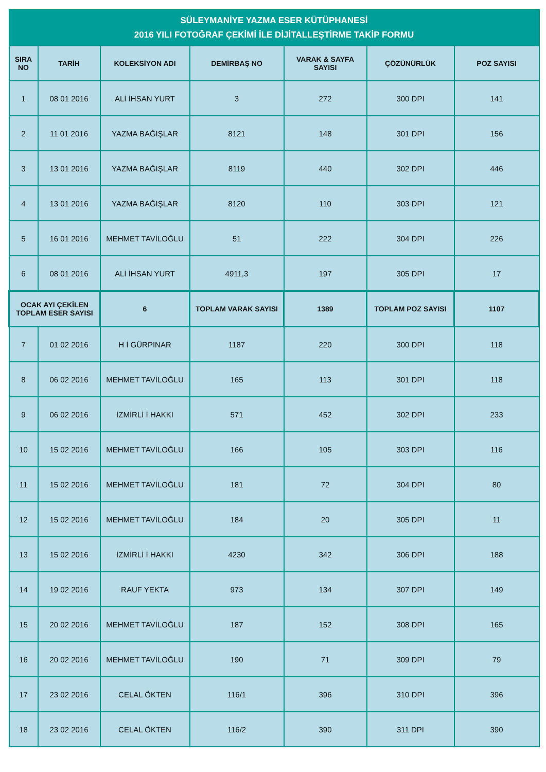| SÜLEYMANİYE YAZMA ESER KÜTÜPHANESİ 2016 YILI FOTOĞRAF ÇEKİMİ İLE DİJİTALLEŞTİRME TAKİP FORMU | | | | | | |
| --- | --- | --- | --- | --- | --- | --- |
| SIRA NO | TARİH | KOLEKSİYON ADI | DEMİRBAŞ NO | VARAK & SAYFA SAYISI | ÇÖZÜNÜRLÜK | POZ SAYISI |
| 1 | 08 01 2016 | ALİ İHSAN YURT | 3 | 272 | 300 DPI | 141 |
| 2 | 11 01 2016 | YAZMA BAĞIŞLAR | 8121 | 148 | 301 DPI | 156 |
| 3 | 13 01 2016 | YAZMA BAĞIŞLAR | 8119 | 440 | 302 DPI | 446 |
| 4 | 13 01 2016 | YAZMA BAĞIŞLAR | 8120 | 110 | 303 DPI | 121 |
| 5 | 16 01 2016 | MEHMET TAVİLOĞLU | 51 | 222 | 304 DPI | 226 |
| 6 | 08 01 2016 | ALİ İHSAN YURT | 4911,3 | 197 | 305 DPI | 17 |
| OCAK AYI ÇEKİLEN TOPLAM ESER SAYISI | | 6 | TOPLAM VARAK SAYISI | 1389 | TOPLAM POZ SAYISI | 1107 |
| 7 | 01 02 2016 | H İ GÜRPINAR | 1187 | 220 | 300 DPI | 118 |
| 8 | 06 02 2016 | MEHMET TAVİLOĞLU | 165 | 113 | 301 DPI | 118 |
| 9 | 06 02 2016 | İZMİRLİ İ HAKKI | 571 | 452 | 302 DPI | 233 |
| 10 | 15 02 2016 | MEHMET TAVİLOĞLU | 166 | 105 | 303 DPI | 116 |
| 11 | 15 02 2016 | MEHMET TAVİLOĞLU | 181 | 72 | 304 DPI | 80 |
| 12 | 15 02 2016 | MEHMET TAVİLOĞLU | 184 | 20 | 305 DPI | 11 |
| 13 | 15 02 2016 | İZMİRLİ İ HAKKI | 4230 | 342 | 306 DPI | 188 |
| 14 | 19 02 2016 | RAUF YEKTA | 973 | 134 | 307 DPI | 149 |
| 15 | 20 02 2016 | MEHMET TAVİLOĞLU | 187 | 152 | 308 DPI | 165 |
| 16 | 20 02 2016 | MEHMET TAVİLOĞLU | 190 | 71 | 309 DPI | 79 |
| 17 | 23 02 2016 | CELAL ÖKTEN | 116/1 | 396 | 310 DPI | 396 |
| 18 | 23 02 2016 | CELAL ÖKTEN | 116/2 | 390 | 311 DPI | 390 |